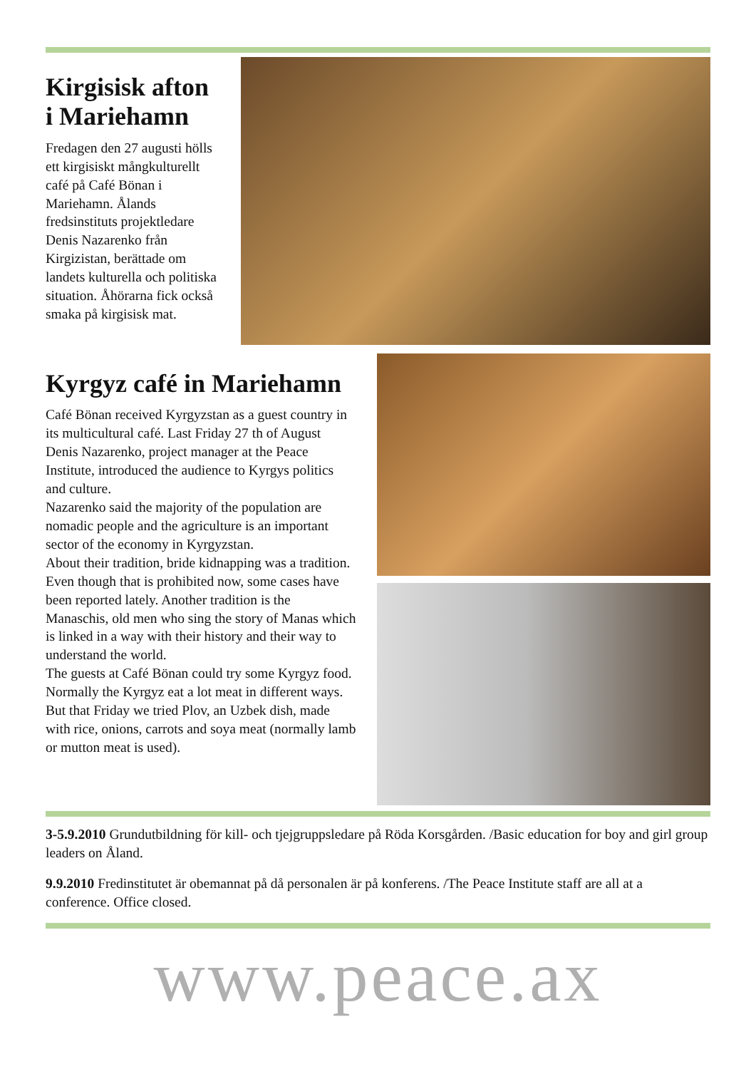Kirgisisk afton i Mariehamn
Fredagen den 27 augusti hölls ett kirgisiskt mångkulturellt café på Café Bönan i Mariehamn. Ålands fredsinstituts projektledare Denis Nazarenko från Kirgizistan, berättade om landets kulturella och politiska situation. Åhörarna fick också smaka på kirgisisk mat.
Kyrgyz café in Mariehamn
Café Bönan received Kyrgyzstan as a guest country in its multicultural café. Last Friday 27 th of August
Denis Nazarenko, project manager at the Peace Institute, introduced the audience to Kyrgys politics and culture.
Nazarenko said the majority of the population are nomadic people and the agriculture is an important sector of the economy in Kyrgyzstan.
About their tradition, bride kidnapping was a tradition. Even though that is prohibited now, some cases have been reported lately. Another tradition is the Manaschis, old men who sing the story of Manas which is linked in a way with their history and their way to understand the world.
The guests at Café Bönan could try some Kyrgyz food. Normally the Kyrgyz eat a lot meat in different ways. But that Friday we tried Plov, an Uzbek dish, made with rice, onions, carrots and soya meat (normally lamb or mutton meat is used).
3-5.9.2010 Grundutbildning för kill- och tjejgruppsledare på Röda Korsgården. /Basic education for boy and girl group leaders on Åland.
9.9.2010 Fredinstitutet är obemannat på då personalen är på konferens. /The Peace Institute staff are all at a conference. Office closed.
www.peace.ax